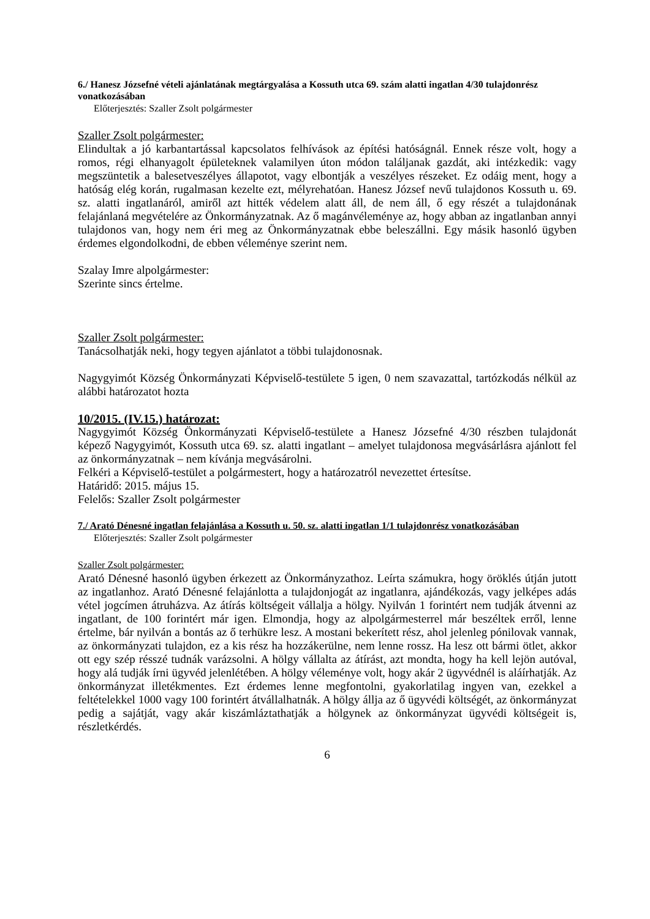6./ Hanesz Józsefné vételi ajánlatának megtárgyalása a Kossuth utca 69. szám alatti ingatlan 4/30 tulajdonrész vonatkozásában
Előterjesztés: Szaller Zsolt polgármester
Szaller Zsolt polgármester:
Elindultak a jó karbantartással kapcsolatos felhívások az építési hatóságnál. Ennek része volt, hogy a romos, régi elhanyagolt épületeknek valamilyen úton módon találjanak gazdát, aki intézkedik: vagy megszüntetik a balesetveszélyes állapotot, vagy elbontják a veszélyes részeket. Ez odáig ment, hogy a hatóság elég korán, rugalmasan kezelte ezt, mélyrehatóan. Hanesz József nevű tulajdonos Kossuth u. 69. sz. alatti ingatlanáról, amiről azt hitték védelem alatt áll, de nem áll, ő egy részét a tulajdonának felajánlaná megvételére az Önkormányzatnak. Az ő magánvéleménye az, hogy abban az ingatlanban annyi tulajdonos van, hogy nem éri meg az Önkormányzatnak ebbe beleszállni. Egy másik hasonló ügyben érdemes elgondolkodni, de ebben véleménye szerint nem.
Szalay Imre alpolgármester:
Szerinte sincs értelme.
Szaller Zsolt polgármester:
Tanácsolhatják neki, hogy tegyen ajánlatot a többi tulajdonosnak.
Nagygyimót Község Önkormányzati Képviselő-testülete 5 igen, 0 nem szavazattal, tartózkodás nélkül az alábbi határozatot hozta
10/2015. (IV.15.) határozat:
Nagygyimót Község Önkormányzati Képviselő-testülete a Hanesz Józsefné 4/30 részben tulajdonát képező Nagygyimót, Kossuth utca 69. sz. alatti ingatlant – amelyet tulajdonosa megvásárlásra ajánlott fel az önkormányzatnak – nem kívánja megvásárolni.
Felkéri a Képviselő-testület a polgármestert, hogy a határozatról nevezettet értesítse.
Határidő: 2015. május 15.
Felelős: Szaller Zsolt polgármester
7./ Arató Dénesné ingatlan felajánlása a Kossuth u. 50. sz. alatti ingatlan 1/1 tulajdonrész vonatkozásában
Előterjesztés: Szaller Zsolt polgármester
Szaller Zsolt polgármester:
Arató Dénesné hasonló ügyben érkezett az Önkormányzathoz. Leírta számukra, hogy öröklés útján jutott az ingatlanhoz. Arató Dénesné felajánlotta a tulajdonjogát az ingatlanra, ajándékozás, vagy jelképes adás vétel jogcímen átruházva. Az átírás költségeit vállalja a hölgy. Nyilván 1 forintért nem tudják átvenni az ingatlant, de 100 forintért már igen. Elmondja, hogy az alpolgármesterrel már beszéltek erről, lenne értelme, bár nyilván a bontás az ő terhükre lesz. A mostani bekerített rész, ahol jelenleg pónilovak vannak, az önkormányzati tulajdon, ez a kis rész ha hozzákerülne, nem lenne rossz. Ha lesz ott bármi ötlet, akkor ott egy szép résszé tudnák varázsolni. A hölgy vállalta az átírást, azt mondta, hogy ha kell lejön autóval, hogy alá tudják írni ügyvéd jelenlétében. A hölgy véleménye volt, hogy akár 2 ügyvédnél is aláírhatják. Az önkormányzat illetékmentes. Ezt érdemes lenne megfontolni, gyakorlatilag ingyen van, ezekkel a feltételekkel 1000 vagy 100 forintért átvállalhatnák. A hölgy állja az ő ügyvédi költségét, az önkormányzat pedig a sajátját, vagy akár kiszámláztathatják a hölgynek az önkormányzat ügyvédi költségeit is, részletkérdés.
6